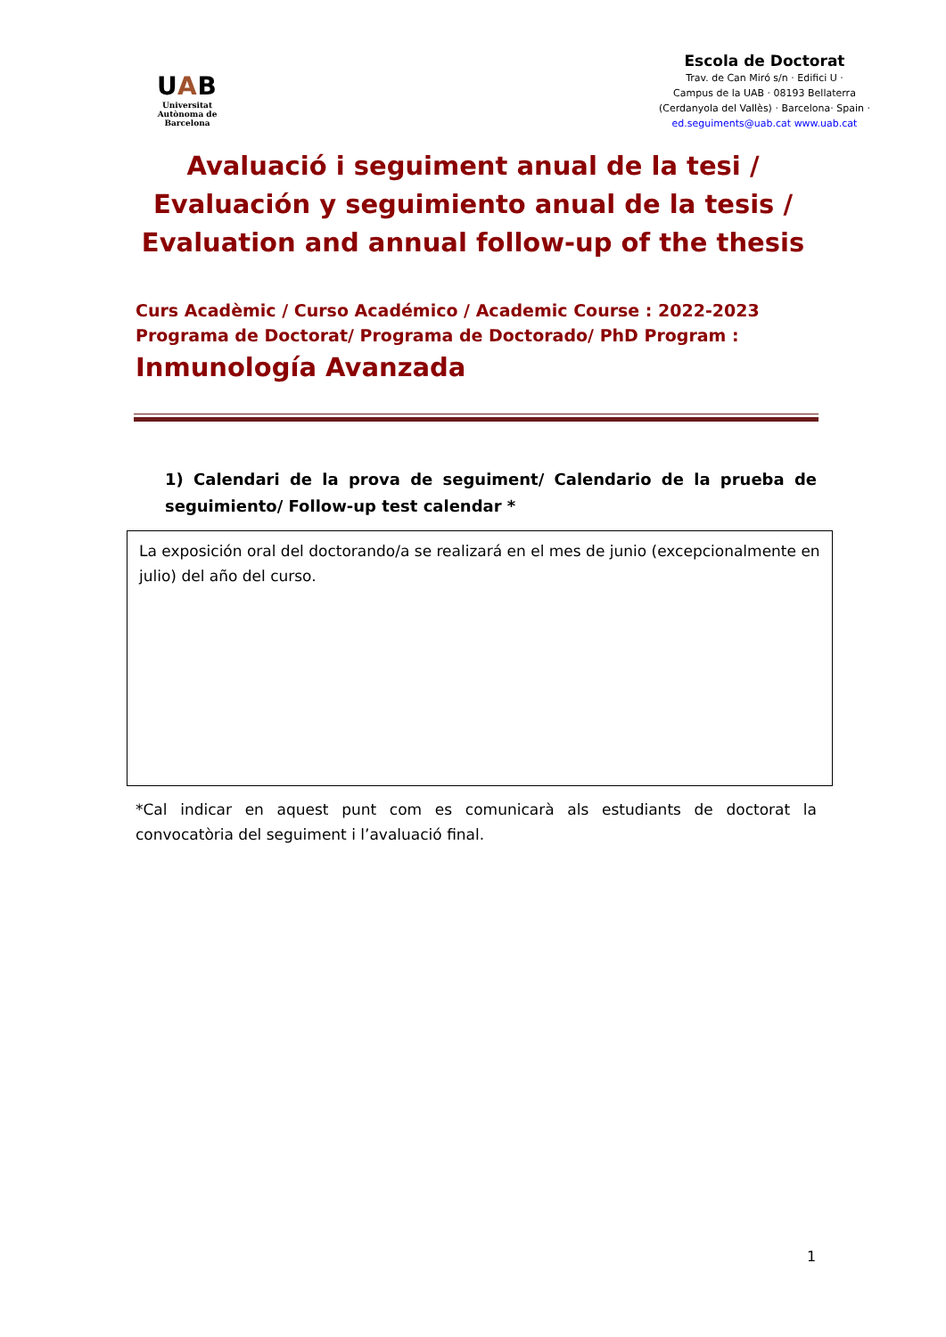UAB
Universitat Autònoma de Barcelona
Escola de Doctorat
Trav. de Can Miró s/n · Edifici U ·
Campus de la UAB · 08193 Bellaterra
(Cerdanyola del Vallès) · Barcelona· Spain ·
ed.seguiments@uab.cat www.uab.cat
Avaluació i seguiment anual de la tesi /
Evaluación y seguimiento anual de la tesis /
Evaluation and annual follow-up of the thesis
Curs Acadèmic / Curso Académico / Academic Course : 2022-2023
Programa de Doctorat/ Programa de Doctorado/ PhD Program :
Inmunología Avanzada
1) Calendari de la prova de seguiment/ Calendario de la prueba de seguimiento/ Follow-up test calendar *
La exposición oral del doctorando/a se realizará en el mes de junio (excepcionalmente en julio) del año del curso.
*Cal indicar en aquest punt com es comunicarà als estudiants de doctorat la convocatòria del seguiment i l’avaluació final.
1